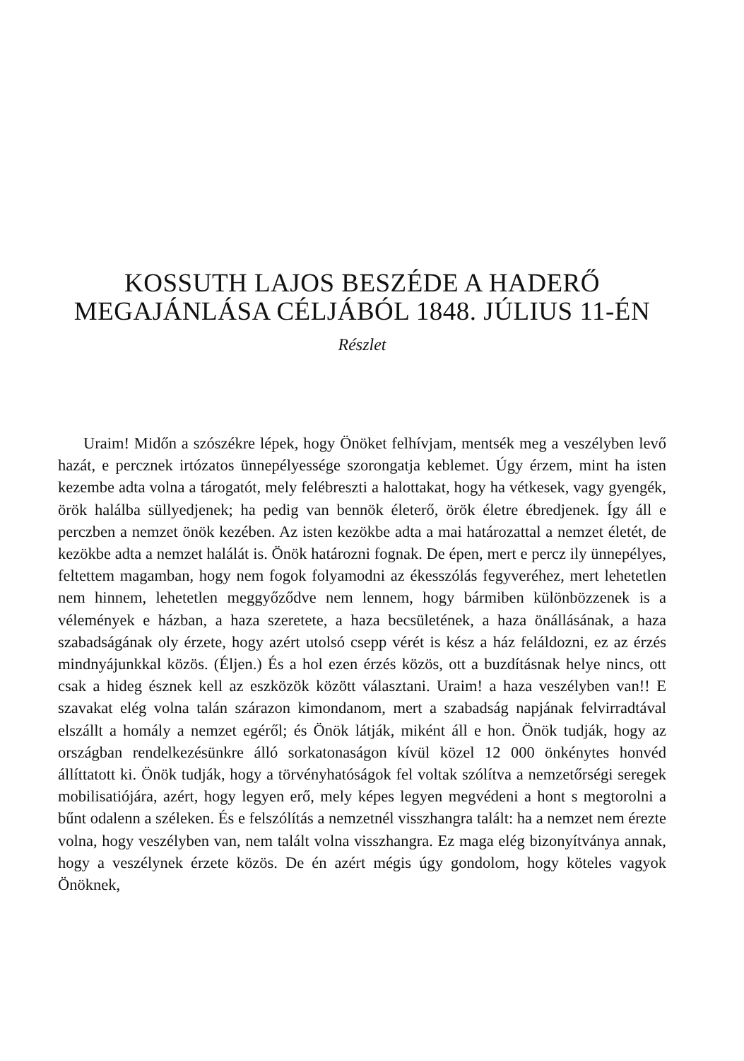KOSSUTH LAJOS BESZÉDE A HADERŐ
MEGAJÁNLÁSA CÉLJÁBÓL 1848. JÚLIUS 11-ÉN
Részlet
Uraim! Midőn a szószékre lépek, hogy Önöket felhívjam, mentsék meg a veszélyben levő hazát, e percznek irtózatos ünnepélyessége szorongatja keblemet. Úgy érzem, mint ha isten kezembe adta volna a tárogatót, mely felébreszti a halottakat, hogy ha vétkesek, vagy gyengék, örök halálba süllyedjenek; ha pedig van bennök életerő, örök életre ébredjenek. Így áll e perczben a nemzet önök kezében. Az isten kezökbe adta a mai határozattal a nemzet életét, de kezökbe adta a nemzet halálát is. Önök határozni fognak. De épen, mert e percz ily ünnepélyes, feltettem magamban, hogy nem fogok folyamodni az ékesszólás fegyveréhez, mert lehetetlen nem hinnem, lehetetlen meggyőződve nem lennem, hogy bármiben különbözzenek is a vélemények e házban, a haza szeretete, a haza becsületének, a haza önállásának, a haza szabadságának oly érzete, hogy azért utolsó csepp vérét is kész a ház feláldozni, ez az érzés mindnyájunkkal közös. (Éljen.) És a hol ezen érzés közös, ott a buzdításnak helye nincs, ott csak a hideg észnek kell az eszközök között választani. Uraim! a haza veszélyben van!! E szavakat elég volna talán szárazon kimondanom, mert a szabadság napjának felvirradtával elszállt a homály a nemzet egéről; és Önök látják, miként áll e hon. Önök tudják, hogy az országban rendelkezésünkre álló sorkatonaságon kívül közel 12 000 önkénytes honvéd állíttatott ki. Önök tudják, hogy a törvényhatóságok fel voltak szólítva a nemzetőrségi seregek mobilisatiójára, azért, hogy legyen erő, mely képes legyen megvédeni a hont s megtorolni a bűnt odalenn a széleken. És e felszólítás a nemzetnél visszhangra talált: ha a nemzet nem érezte volna, hogy veszélyben van, nem talált volna visszhangra. Ez maga elég bizonyítványa annak, hogy a veszélynek érzete közös. De én azért mégis úgy gondolom, hogy köteles vagyok Önöknek,